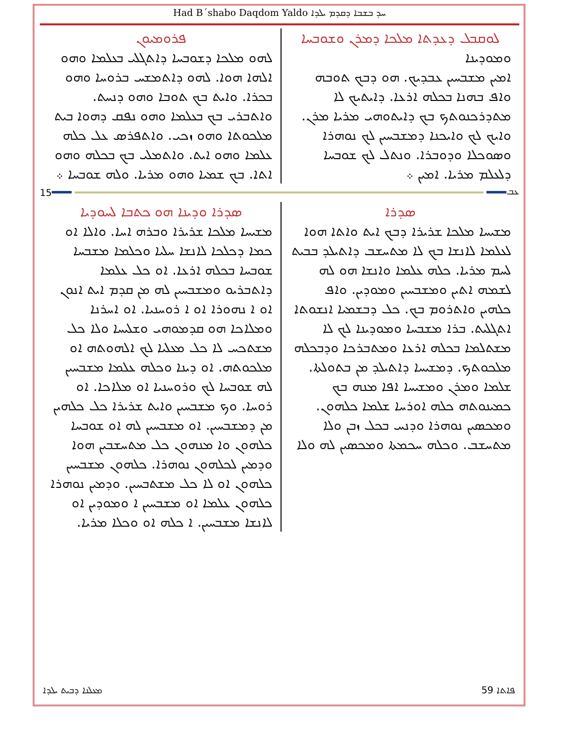Had B´shabo Daqdom Yaldo ܚܕ ܒܫܒܐ ܕܩܕܡ ܝܠܕܐ
ܠܘܩܒܠ ܕܥܕܬܐ ܡܠܟܐ ܕܡܪܢ ܘܫܘܒܚܐ
ܘܡܘܕܝܢܐ
ܐܡܝܢ ܡܫܒܚܝܢ ܥܒܕܝܟ. ܗܘ ܕܒܟ ܬܘܒܗ ܘܐܦ ܒܗܢܐ ܒܟܠܗ ܐܪܥܐ. ܕܐܝܬܝܟ ܠܐ ܡܬܕܪܟܢܘܬܟ ܒܟ ܕܐܝܬܘܗܝ ܡܪܝܐ ܡܪܢ. ܘܐܝܟ ܠܟ ܘܐܝܟܢܐ ܕܡܫܒܚܝܢ ܠܟ ܢܘܗܪܐ ܘܣܘܟܠܐ ܘܕܘܒܪܐ. ܘܢܬܠ ܠܟ ܫܘܒܚܐ ܕܠܥܠܡ ܡܪܝܐ. ܐܡܝܢ ܀
ܦܪܘܡܝܘܢ
ܠܗܘ ܡܠܟܐ ܕܫܘܒܚܐ ܕܐܬܓܠܝ ܒܥܠܡܐ ܘܗܘ ܐܠܗܐ ܗܘܐ. ܠܗܘ ܕܐܬܡܫܚ ܒܪܘܚܐ ܘܗܘ ܒܟܪܐ. ܘܐܝܬ ܒܟ ܬܘܒܐ ܘܗܘ ܕܢܚܬ. ܘܐܬܒܪܝ ܒܟ ܒܥܠܡܐ ܘܗܘ ܢܦܩ ܕܗܘܐ ܒܝܬ ܡܠܟܘܬܐ ܘܗܘ ܙܟܝ. ܘܐܬܦܪܣ ܥܠ ܟܠܗ ܥܠܡܐ ܘܗܘ ܐܝܬ. ܘܐܬܡܠܝ ܒܟ ܒܟܠܗ ܘܗܘ ܐܬܐ. ܒܟ ܫܡܝܐ ܘܗܘ ܡܪܝܐ. ܘܠܗ ܫܘܒܚܐ ܀
15 ܥܒ
ܣܕܪܐ
ܡܫܝܚܐ ܡܠܟܐ ܫܪܝܪܐ ܕܒܟ ܐܝܬ ܘܐܬܐ ܗܘܐ ܠܥܠܡܐ ܠܐܢܫܐ ܒܟ ܠܐ ܡܬܚܫܒ ܕܐܬܝܠܕ ܒܒܝܬ ܠܚܡ ܡܪܝܐ. ܟܠܗ ܥܠܡܐ ܘܐܢܫܐ ܗܘ ܠܗ ܠܫܡܗ ܐܬܝܢ ܘܡܫܒܚܝܢ ܘܡܘܕܝܢ. ܘܐܦ ܟܠܗܝܢ ܘܐܬܪܘܡ ܒܟ. ܟܠ ܕܒܫܡܝܐ ܐܢܫܘܬܐ ܐܬܓܠܝܬ. ܒܪܐ ܡܫܒܚܐ ܘܡܘܕܝܢܐ ܠܟ ܠܐ ܡܫܬܠܡܐ ܒܟܠܗ ܐܪܥܐ ܘܡܬܒܪܟܐ ܘܕܒܟܠܗ ܡܠܟܘܬܟ. ܕܡܫܝܚܐ ܕܐܬܝܠܕ ܡܢ ܒܬܘܠܬܐ. ܫܠܡܐ ܘܡܪܢ ܘܡܫܝܚܐ ܐܦܐ ܡܢܗ ܒܟ ܟܡܝܢܘܬܗ ܟܠܗ ܐܘܪܚܐ ܫܠܡܐ ܟܠܗܘܢ. ܘܡܟܣܝܢ ܢܘܗܪܐ ܘܕܢܚ ܒܟܠ ܙܒܢ ܘܠܐ ܡܬܚܫܒ. ܘܟܠܗ ܚܟܡܬܐ ܘܡܟܣܝܢ ܠܗ ܘܠܐ
ܣܕܪܐ ܘܕܝܢܐ ܗܘ ܟܬܒܐ ܠܚܘܕܝܐ
ܡܫܝܚܐ ܡܠܟܐ ܫܪܝܪܐ ܘܒܪܗ ܐܚܐ. ܘܐܠܐ ܐܘ ܟܡܐ ܕܟܠܟܐ ܠܐܢܫܐ ܚܠܝܐ ܘܟܠܡܐ ܡܫܒܚܐ ܫܘܒܚܐ ܒܟܠܗ ܐܪܥܐ. ܐܘ ܟܠ ܥܠܡܐ ܕܐܬܒܪܝܘ ܘܡܫܒܚܝܢ ܠܗ ܡܢ ܩܕܡ ܐܝܬ ܐܢܘܢ ܐܘ ܐ ܢܗܘܪܐ ܐܘ ܐ ܪܘܚܢܝܐ. ܐܘ ܐܚܪܢܐ ܘܡܠܐܟܐ ܗܘ ܩܕܡܘܗܝ ܘܫܠܝܚܐ ܘܠܐ ܟܠ ܡܫܬܟܚ ܠܐ ܟܠ ܡܥܠܝܐ ܠܟ ܐܠܗܘܬܗ ܐܘ ܡܠܟܘܬܗ. ܐܘ ܕܝܢܐ ܘܟܠܗ ܥܠܡܐ ܡܫܒܚܝܢ ܠܗ ܫܘܒܚܐ ܠܟ ܘܪܘܚܢܝܐ ܐܘ ܡܠܐܟܐ. ܐܘ ܪܘܚܐ. ܘܟ ܡܫܒܚܝܢ ܘܐܝܬ ܫܪܝܪܐ ܟܠ ܟܠܗܝܢ ܡܢ ܕܡܫܒܚܝܢ. ܐܘ ܡܫܒܚܝܢ ܠܗ ܐܘ ܫܘܒܚܐ ܟܠܗܘܢ ܘܐ ܡܢܗܘܢ ܟܠ ܡܬܚܫܒܝܢ ܗܘܐ ܘܕܡܝܢ ܠܟܠܗܘܢ ܢܘܗܪܐ. ܟܠܗܘܢ ܡܫܒܚܝܢ ܟܠܗܘܢ ܐܘ ܠܐ ܟܠ ܡܫܬܒܚܝܢ. ܘܕܡܝܢ ܢܘܗܪܐ ܟܠܗܘܢ ܥܠܡܐ ܐܘ ܡܫܒܚܝܢ ܐ ܘܡܘܕܝܢ ܐܘ ܠܐܢܫܐ ܡܫܒܚܝܢ. ܐ ܟܠܗ ܐܘ ܘܟܠܐ ܡܪܝܐ.
ܡܥܠܢܐ ܕܒܝܬ ܝܠܕܐ 59 ܦܐܬܐ